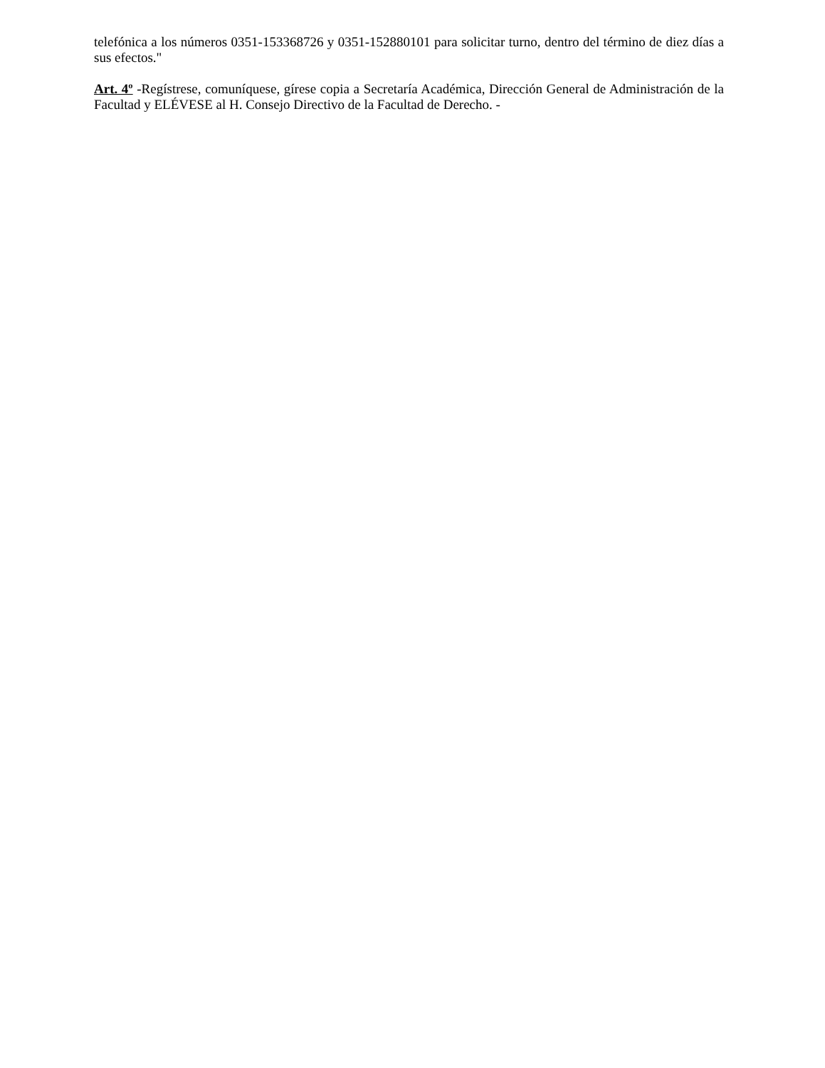telefónica a los números 0351-153368726 y 0351-152880101 para solicitar turno, dentro del término de diez días a sus efectos."
Art. 4º -Regístrese, comuníquese, gírese copia a Secretaría Académica, Dirección General de Administración de la Facultad y ELÉVESE al H. Consejo Directivo de la Facultad de Derecho. -